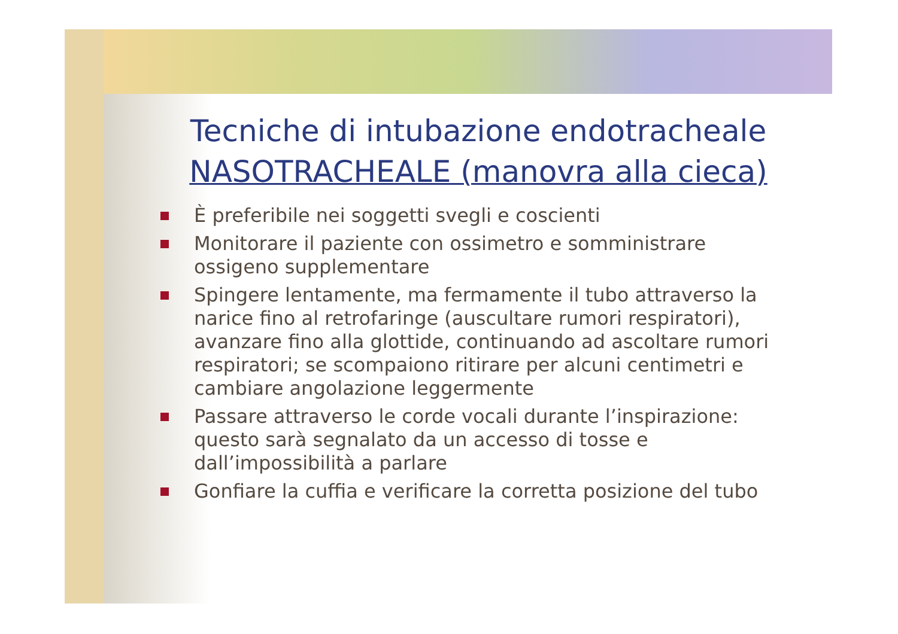Tecniche di intubazione endotracheale
NASOTRACHEALE (manovra alla cieca)
È preferibile nei soggetti svegli e coscienti
Monitorare il paziente con ossimetro e somministrare ossigeno supplementare
Spingere lentamente, ma fermamente il tubo attraverso la narice fino al retrofaringe (auscultare rumori respiratori), avanzare fino alla glottide, continuando ad ascoltare rumori respiratori; se scompaiono ritirare per alcuni centimetri e cambiare angolazione leggermente
Passare attraverso le corde vocali durante l’inspirazione: questo sarà segnalato da un accesso di tosse e dall’impossibilità a parlare
Gonfiare la cuffia e verificare la corretta posizione del tubo